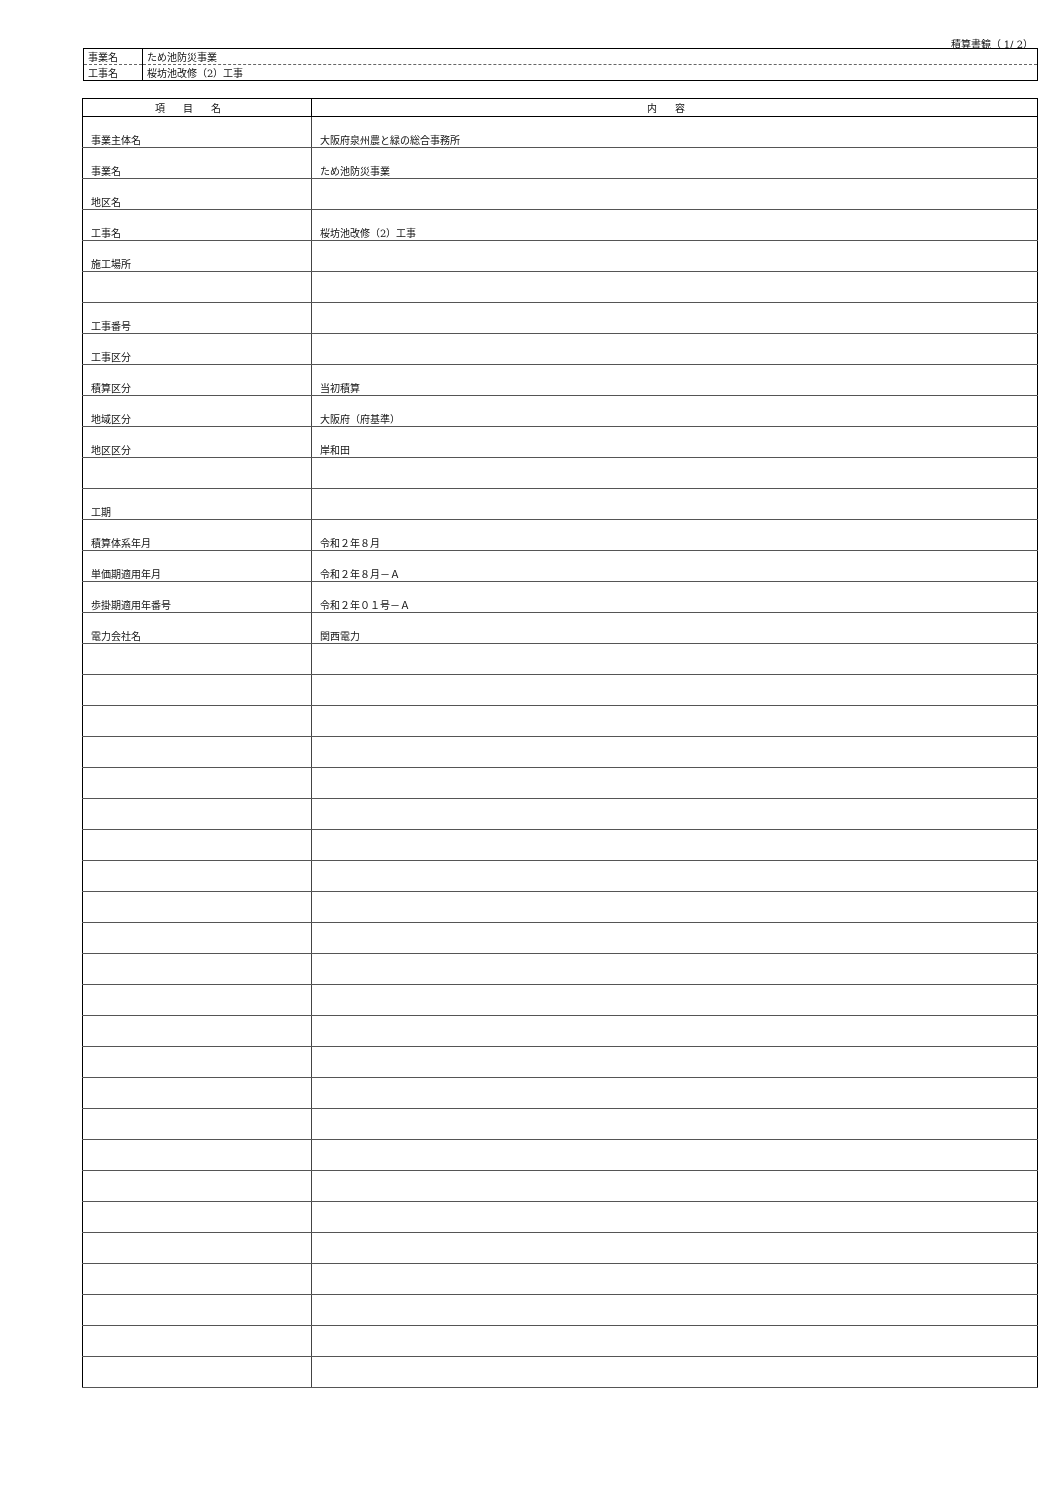積算書鏡（ 1/ 2）
| 事業名 | ため池防災事業 |
| 工事名 | 桜坊池改修（2）工事 |
| 項目名 | 内容 |
| --- | --- |
| 事業主体名 | 大阪府泉州農と緑の総合事務所 |
| 事業名 | ため池防災事業 |
| 地区名 | |
| 工事名 | 桜坊池改修（2）工事 |
| 施工場所 | |
| 工事番号 | |
| 工事区分 | |
| 積算区分 | 当初積算 |
| 地域区分 | 大阪府（府基準） |
| 地区区分 | 岸和田 |
| 工期 | |
| 積算体系年月 | 令和２年８月 |
| 単価期適用年月 | 令和２年８月－Ａ |
| 歩掛期適用年番号 | 令和２年０１号－Ａ |
| 電力会社名 | 関西電力 |